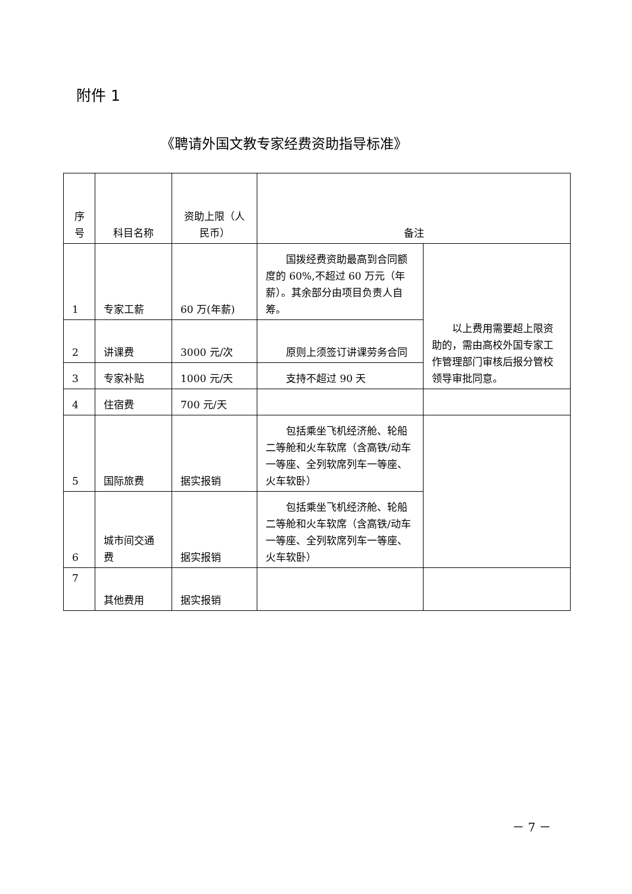附件 1
《聘请外国文教专家经费资助指导标准》
| 序号 | 科目名称 | 资助上限（人民币） | 备注 | |
| --- | --- | --- | --- | --- |
| 1 | 专家工薪 | 60 万(年薪) | 国拨经费资助最高到合同额度的 60%,不超过 60 万元（年薪）。其余部分由项目负责人自筹。 | 以上费用需要超上限资助的，需由高校外国专家工作管理部门审核后报分管校领导审批同意。 |
| 2 | 讲课费 | 3000 元/次 | 原则上须签订讲课劳务合同 | |
| 3 | 专家补贴 | 1000 元/天 | 支持不超过 90 天 | |
| 4 | 住宿费 | 700 元/天 | | |
| 5 | 国际旅费 | 据实报销 | 包括乘坐飞机经济舱、轮船二等舱和火车软席（含高铁/动车一等座、全列软席列车一等座、火车软卧） | |
| 6 | 城市间交通费 | 据实报销 | 包括乘坐飞机经济舱、轮船二等舱和火车软席（含高铁/动车一等座、全列软席列车一等座、火车软卧） | |
| 7 | 其他费用 | 据实报销 | | |
－ 7 －